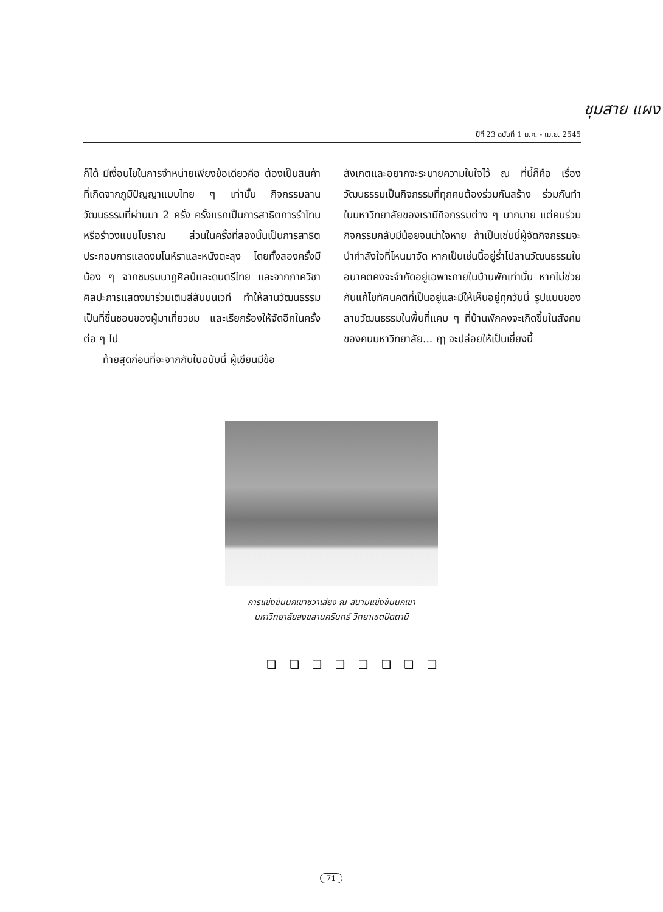ชุมสาย แผง
ปีที่ 23 ฉบับที่ 1 ม.ค. - เม.ย. 2545
ก็ได้ มีเงื่อนไขในการจำหน่ายเพียงข้อเดียวคือ ต้องเป็นสินค้าที่เกิดจากภูมิปัญญาแบบไทย ๆ เท่านั้น กิจกรรมลานวัฒนธรรมที่ผ่านมา 2 ครั้ง ครั้งแรกเป็นการสาธิตการรำโทนหรือรำวงแบบโบราณ ส่วนในครั้งที่สองนั้นเป็นการสาธิตประกอบการแสดงมโนห์ราและหนังตะลุง โดยทั้งสองครั้งมีน้อง ๆ จากชมรมนาฏศิลป์และดนตรีไทย และจากภาควิชาศิลปะการแสดงมาร่วมเติมสีสันบนเวที ทำให้ลานวัฒนธรรมเป็นที่ชื่นชอบของผู้มาเที่ยวชม และเรียกร้องให้จัดอีกในครั้งต่อ ๆ ไป
ท้ายสุดก่อนที่จะจากกันในฉบับนี้ ผู้เขียนมีข้อ
สังเกตและอยากจะระบายความในใจไว้ ณ ที่นี้ก็คือ เรื่องวัฒนธรรมเป็นกิจกรรมที่ทุกคนต้องร่วมกันสร้าง ร่วมกันทำ ในมหาวิทยาลัยของเรามีกิจกรรมต่าง ๆ มากมาย แต่คนร่วมกิจกรรมกลับมีน้อยจนน่าใจหาย ถ้าเป็นเช่นนี้ผู้จัดกิจกรรมจะนำกำลังใจที่ไหนมาจัด หากเป็นเช่นนี้อยู่ร่ำไปลานวัฒนธรรมในอนาคตคงจะจำกัดอยู่เฉพาะภายในบ้านพักเท่านั้น หากไม่ช่วยกันแก้ไขทัศนคติที่เป็นอยู่และมีให้เห็นอยู่ทุกวันนี้ รูปแบบของลานวัฒนธรรมในพื้นที่แคบ ๆ ที่บ้านพักคงจะเกิดขึ้นในสังคมของคนมหาวิทยาลัย... ฤๅ จะปล่อยให้เป็นเยี่ยงนี้
การแข่งขันนกเขาชวาเสียง ณ สนามแข่งขันนกเขา
มหาวิทยาลัยสงขลานครินทร์ วิทยาเขตปัตตานี
❑ ❑ ❑ ❑ ❑ ❑ ❑ ❑
71